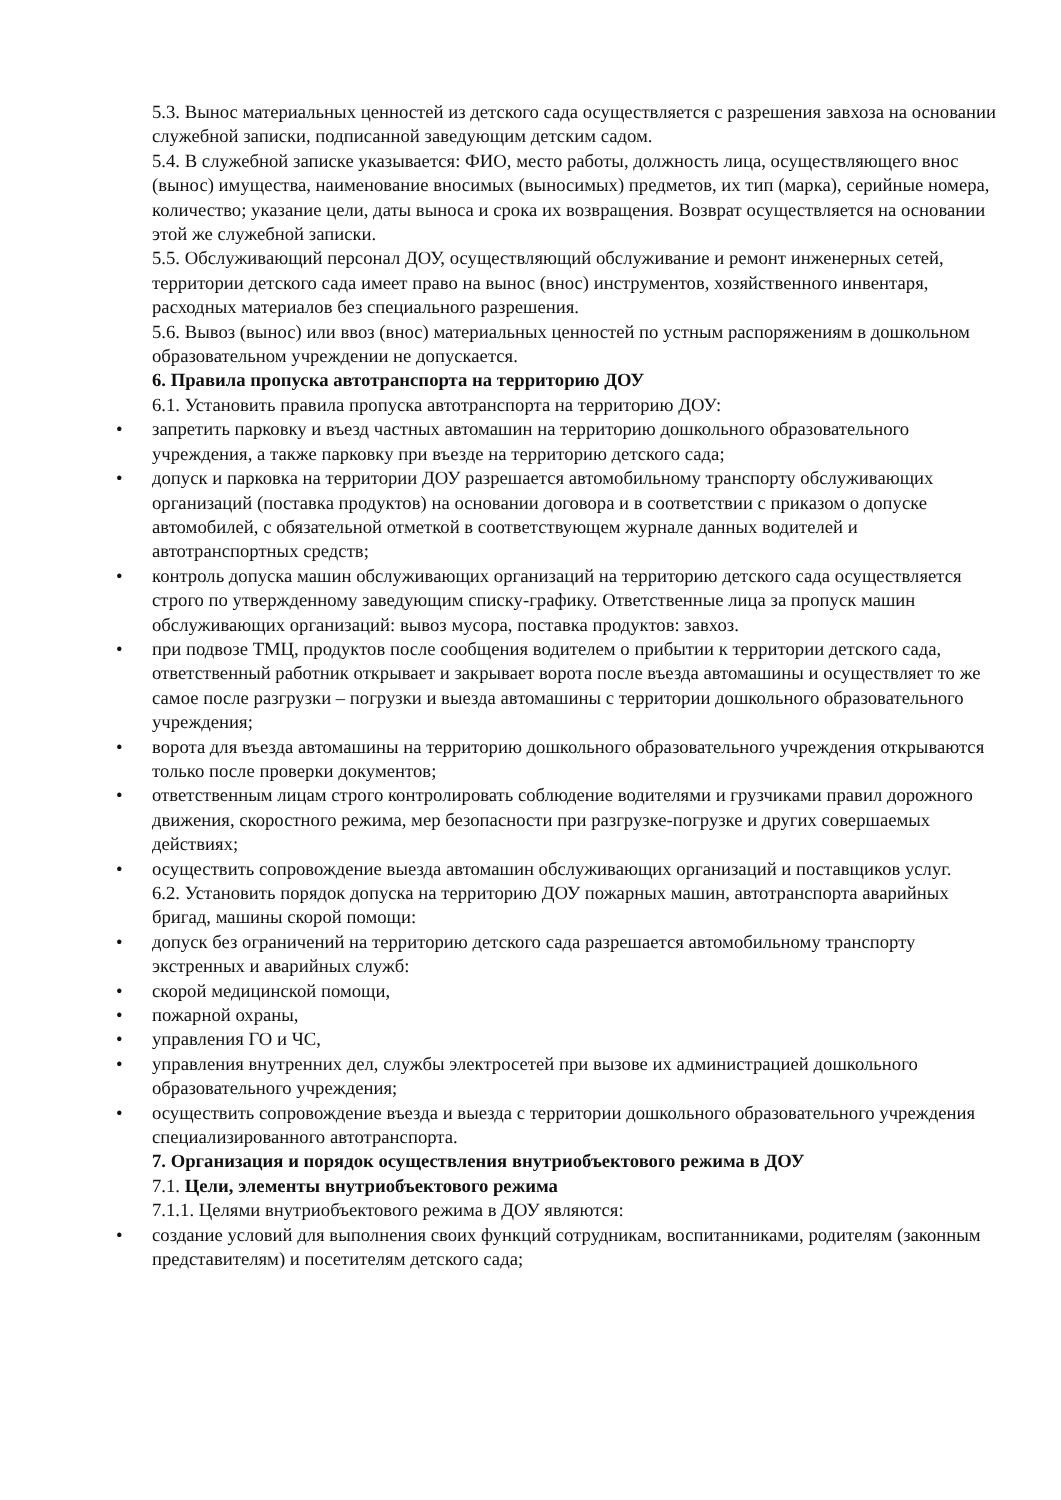5.3. Вынос материальных ценностей из детского сада осуществляется с разрешения завхоза на основании служебной записки, подписанной заведующим детским садом.
5.4. В служебной записке указывается: ФИО, место работы, должность лица, осуществляющего внос (вынос) имущества, наименование вносимых (выносимых) предметов, их тип (марка), серийные номера, количество; указание цели, даты выноса и срока их возвращения. Возврат осуществляется на основании этой же служебной записки.
5.5. Обслуживающий персонал ДОУ, осуществляющий обслуживание и ремонт инженерных сетей, территории детского сада имеет право на вынос (внос) инструментов, хозяйственного инвентаря, расходных материалов без специального разрешения.
5.6. Вывоз (вынос) или ввоз (внос) материальных ценностей по устным распоряжениям в дошкольном образовательном учреждении не допускается.
6. Правила пропуска автотранспорта на территорию ДОУ
6.1. Установить правила пропуска автотранспорта на территорию ДОУ:
• запретить парковку и въезд частных автомашин на территорию дошкольного образовательного учреждения, а также парковку при въезде на территорию детского сада;
• допуск и парковка на территории ДОУ разрешается автомобильному транспорту обслуживающих организаций (поставка продуктов) на основании договора и в соответствии с приказом о допуске автомобилей, с обязательной отметкой в соответствующем журнале данных водителей и автотранспортных средств;
• контроль допуска машин обслуживающих организаций на территорию детского сада осуществляется строго по утвержденному заведующим списку-графику. Ответственные лица за пропуск машин обслуживающих организаций: вывоз мусора, поставка продуктов: завхоз.
• при подвозе ТМЦ, продуктов после сообщения водителем о прибытии к территории детского сада, ответственный работник открывает и закрывает ворота после въезда автомашины и осуществляет то же самое после разгрузки – погрузки и выезда автомашины с территории дошкольного образовательного учреждения;
• ворота для въезда автомашины на территорию дошкольного образовательного учреждения открываются только после проверки документов;
• ответственным лицам строго контролировать соблюдение водителями и грузчиками правил дорожного движения, скоростного режима, мер безопасности при разгрузке-погрузке и других совершаемых действиях;
• осуществить сопровождение выезда автомашин обслуживающих организаций и поставщиков услуг.
6.2. Установить порядок допуска на территорию ДОУ пожарных машин, автотранспорта аварийных бригад, машины скорой помощи:
• допуск без ограничений на территорию детского сада разрешается автомобильному транспорту экстренных и аварийных служб:
• скорой медицинской помощи,
• пожарной охраны,
• управления ГО и ЧС,
• управления внутренних дел, службы электросетей при вызове их администрацией дошкольного образовательного учреждения;
• осуществить сопровождение въезда и выезда с территории дошкольного образовательного учреждения специализированного автотранспорта.
7. Организация и порядок осуществления внутриобъектового режима в ДОУ
7.1. Цели, элементы внутриобъектового режима
7.1.1. Целями внутриобъектового режима в ДОУ являются:
• создание условий для выполнения своих функций сотрудникам, воспитанниками, родителям (законным представителям) и посетителям детского сада;